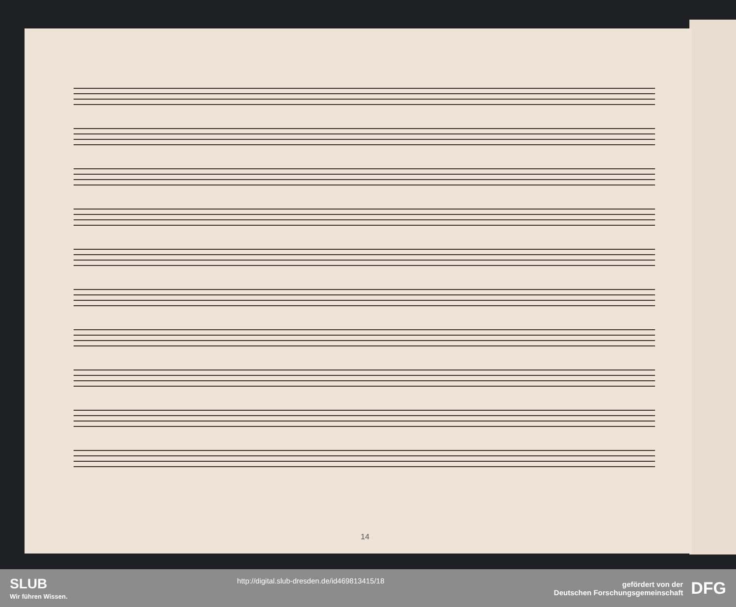14
SLUB
Wir führen Wissen.
http://digital.slub-dresden.de/id469813415/18
gefördert von der
Deutschen Forschungsgemeinschaft
DFG